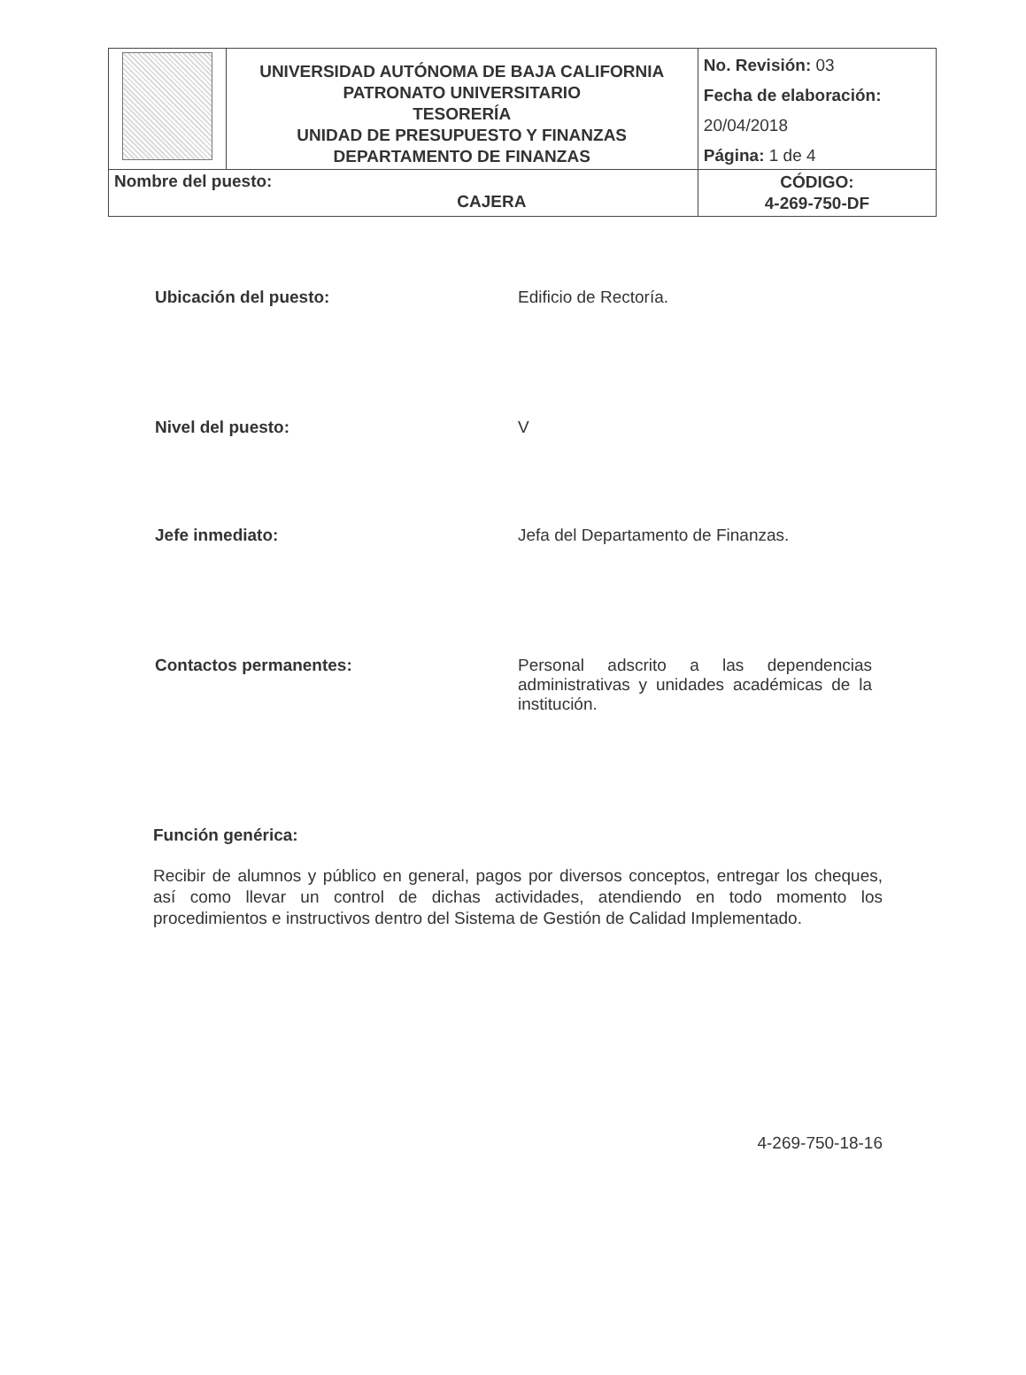| | UNIVERSIDAD AUTÓNOMA DE BAJA CALIFORNIA PATRONATO UNIVERSITARIO TESORERÍA UNIDAD DE PRESUPUESTO Y FINANZAS DEPARTAMENTO DE FINANZAS | No. Revisión: 03 Fecha de elaboración: 20/04/2018 Página: 1 de 4 |
| Nombre del puesto: CAJERA | | CÓDIGO: 4-269-750-DF |
Ubicación del puesto: Edificio de Rectoría.
Nivel del puesto: V
Jefe inmediato: Jefa del Departamento de Finanzas.
Contactos permanentes: Personal adscrito a las dependencias administrativas y unidades académicas de la institución.
Función genérica:
Recibir de alumnos y público en general, pagos por diversos conceptos, entregar los cheques, así como llevar un control de dichas actividades, atendiendo en todo momento los procedimientos e instructivos dentro del Sistema de Gestión de Calidad Implementado.
4-269-750-18-16